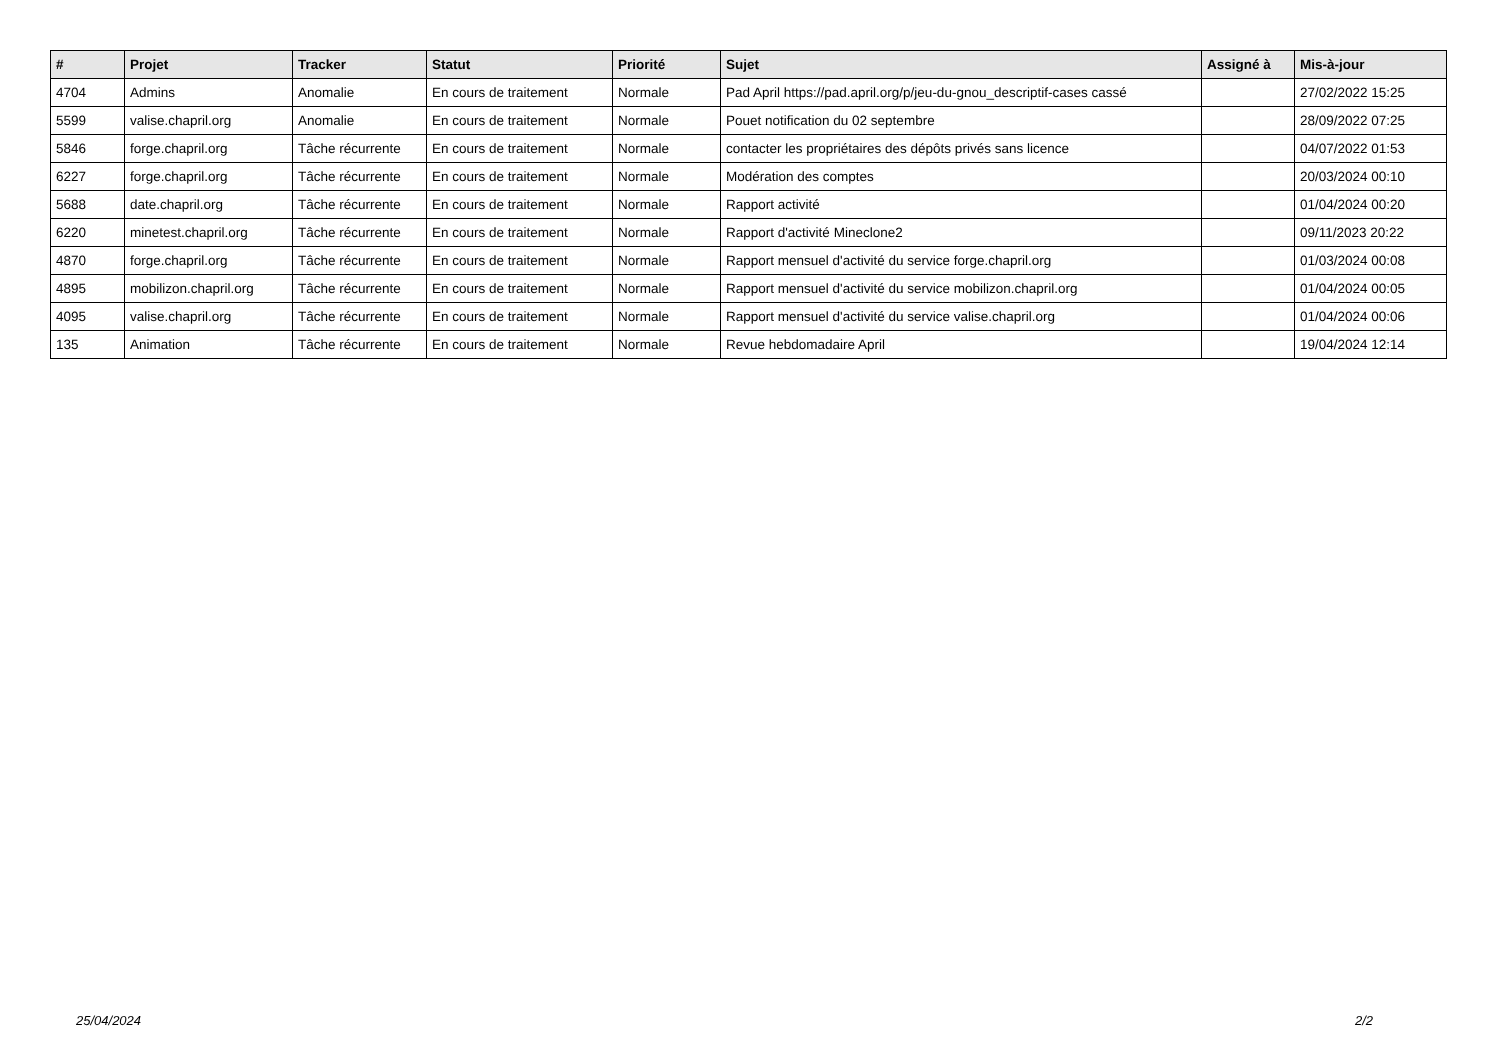| # | Projet | Tracker | Statut | Priorité | Sujet | Assigné à | Mis-à-jour |
| --- | --- | --- | --- | --- | --- | --- | --- |
| 4704 | Admins | Anomalie | En cours de traitement | Normale | Pad April https://pad.april.org/p/jeu-du-gnou_descriptif-cases cassé | | 27/02/2022 15:25 |
| 5599 | valise.chapril.org | Anomalie | En cours de traitement | Normale | Pouet notification du 02 septembre | | 28/09/2022 07:25 |
| 5846 | forge.chapril.org | Tâche récurrente | En cours de traitement | Normale | contacter les propriétaires des dépôts privés sans licence | | 04/07/2022 01:53 |
| 6227 | forge.chapril.org | Tâche récurrente | En cours de traitement | Normale | Modération des comptes | | 20/03/2024 00:10 |
| 5688 | date.chapril.org | Tâche récurrente | En cours de traitement | Normale | Rapport activité | | 01/04/2024 00:20 |
| 6220 | minetest.chapril.org | Tâche récurrente | En cours de traitement | Normale | Rapport d'activité Mineclone2 | | 09/11/2023 20:22 |
| 4870 | forge.chapril.org | Tâche récurrente | En cours de traitement | Normale | Rapport mensuel d'activité du service forge.chapril.org | | 01/03/2024 00:08 |
| 4895 | mobilizon.chapril.org | Tâche récurrente | En cours de traitement | Normale | Rapport mensuel d'activité du service mobilizon.chapril.org | | 01/04/2024 00:05 |
| 4095 | valise.chapril.org | Tâche récurrente | En cours de traitement | Normale | Rapport mensuel d'activité du service valise.chapril.org | | 01/04/2024 00:06 |
| 135 | Animation | Tâche récurrente | En cours de traitement | Normale | Revue hebdomadaire April | | 19/04/2024 12:14 |
25/04/2024 2/2